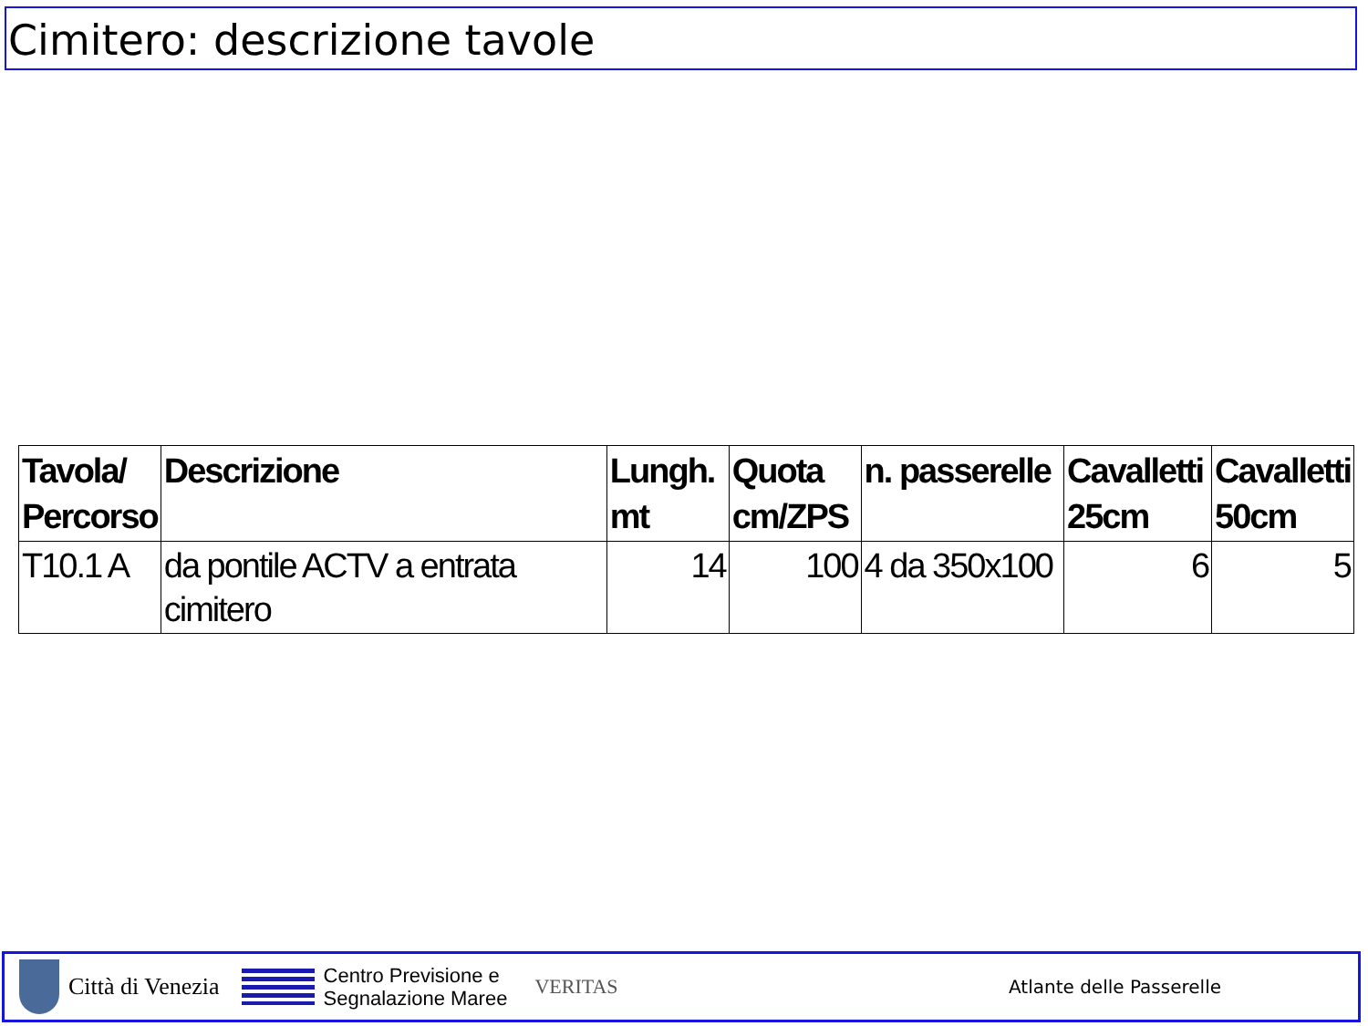Cimitero: descrizione tavole
| Tavola/ Percorso | Descrizione | Lungh. mt | Quota cm/ZPS | n. passerelle | Cavalletti 25cm | Cavalletti 50cm |
| --- | --- | --- | --- | --- | --- | --- |
| T10.1 A | da pontile ACTV a entrata cimitero | 14 | 100 | 4 da 350x100 | 6 | 5 |
Città di Venezia
Centro Previsione e
Segnalazione Maree
VERITAS Atlante delle Passerelle